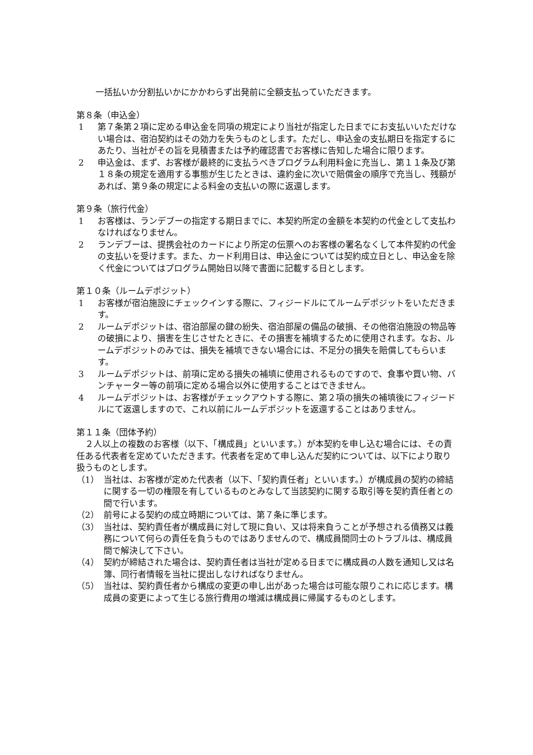一括払いか分割払いかにかかわらず出発前に全額支払っていただきます。
第８条（申込金）
1 第７条第２項に定める申込金を同項の規定により当社が指定した日までにお支払いいただけない場合は、宿泊契約はその効力を失うものとします。ただし、申込金の支払期日を指定するにあたり、当社がその旨を見積書または予約確認書でお客様に告知した場合に限ります。
2 申込金は、まず、お客様が最終的に支払うべきプログラム利用料金に充当し、第１１条及び第１８条の規定を適用する事態が生じたときは、違約金に次いで賠償金の順序で充当し、残額があれば、第９条の規定による料金の支払いの際に返還します。
第９条（旅行代金）
1 お客様は、ランデブーの指定する期日までに、本契約所定の金額を本契約の代金として支払わなければなりません。
2 ランデブーは、提携会社のカードにより所定の伝票へのお客様の署名なくして本件契約の代金の支払いを受けます。また、カード利用日は、申込金については契約成立日とし、申込金を除く代金についてはプログラム開始日以降で書面に記載する日とします。
第１０条（ルームデポジット）
1 お客様が宿泊施設にチェックインする際に、フィジードルにてルームデポジットをいただきます。
2 ルームデポジットは、宿泊部屋の鍵の紛失、宿泊部屋の備品の破損、その他宿泊施設の物品等の破損により、損害を生じさせたときに、その損害を補填するために使用されます。なお、ルームデポジットのみでは、損失を補填できない場合には、不足分の損失を賠償してもらいます。
3 ルームデポジットは、前項に定める損失の補填に使用されるものですので、食事や買い物、バンチャーター等の前項に定める場合以外に使用することはできません。
4 ルームデポジットは、お客様がチェックアウトする際に、第２項の損失の補填後にフィジードルにて返還しますので、これ以前にルームデポジットを返還することはありません。
第１１条（団体予約）
　２人以上の複数のお客様（以下、「構成員」といいます。）が本契約を申し込む場合には、その責任ある代表者を定めていただきます。代表者を定めて申し込んだ契約については、以下により取り扱うものとします。
（1） 当社は、お客様が定めた代表者（以下、「契約責任者」といいます。）が構成員の契約の締結に関する一切の権限を有しているものとみなして当該契約に関する取引等を契約責任者との間で行います。
（2） 前号による契約の成立時期については、第７条に準じます。
（3） 当社は、契約責任者が構成員に対して現に負い、又は将来負うことが予想される債務又は義務について何らの責任を負うものではありませんので、構成員間同士のトラブルは、構成員間で解決して下さい。
（4） 契約が締結された場合は、契約責任者は当社が定める日までに構成員の人数を通知し又は名簿、同行者情報を当社に提出しなければなりません。
（5） 当社は、契約責任者から構成の変更の申し出があった場合は可能な限りこれに応じます。構成員の変更によって生じる旅行費用の増減は構成員に帰属するものとします。